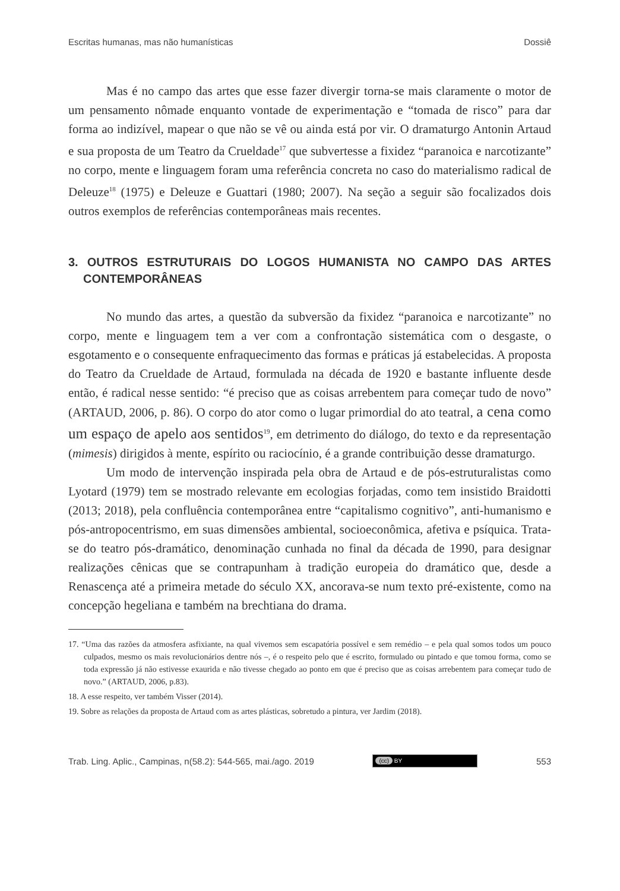Escritas humanas, mas não humanísticas Dossiê
Mas é no campo das artes que esse fazer divergir torna-se mais claramente o motor de um pensamento nômade enquanto vontade de experimentação e “tomada de risco” para dar forma ao indizível, mapear o que não se vê ou ainda está por vir. O dramaturgo Antonin Artaud e sua proposta de um Teatro da Crueldade<sup>17</sup> que subvertesse a fixidez “paranoica e narcotizante” no corpo, mente e linguagem foram uma referência concreta no caso do materialismo radical de Deleuze<sup>18</sup> (1975) e Deleuze e Guattari (1980; 2007). Na seção a seguir são focalizados dois outros exemplos de referências contemporâneas mais recentes.
3. OUTROS ESTRUTURAIS DO LOGOS HUMANISTA NO CAMPO DAS ARTES CONTEMPORÂNEAS
No mundo das artes, a questão da subversão da fixidez “paranoica e narcotizante” no corpo, mente e linguagem tem a ver com a confrontação sistemática com o desgaste, o esgotamento e o consequente enfraquecimento das formas e práticas já estabelecidas. A proposta do Teatro da Crueldade de Artaud, formulada na década de 1920 e bastante influente desde então, é radical nesse sentido: “é preciso que as coisas arrebentem para começar tudo de novo” (ARTAUD, 2006, p. 86). O corpo do ator como o lugar primordial do ato teatral, a cena como um espaço de apelo aos sentidos<sup>19</sup>, em detrimento do diálogo, do texto e da representação (mimesis) dirigidos à mente, espírito ou raciocínio, é a grande contribuição desse dramaturgo.
Um modo de intervenção inspirada pela obra de Artaud e de pós-estruturalistas como Lyotard (1979) tem se mostrado relevante em ecologias forjadas, como tem insistido Braidotti (2013; 2018), pela confluência contemporânea entre “capitalismo cognitivo”, anti-humanismo e pós-antropocentrismo, em suas dimensões ambiental, socioeconômica, afetiva e psíquica. Trata-se do teatro pós-dramático, denominação cunhada no final da década de 1990, para designar realizações cênicas que se contrapunham à tradição europeia do dramático que, desde a Renascença até a primeira metade do século XX, ancorava-se num texto pré-existente, como na concepção hegeliana e também na brechtiana do drama.
17. “Uma das razões da atmosfera asfixiante, na qual vivemos sem escapatória possível e sem remédio – e pela qual somos todos um pouco culpados, mesmo os mais revolucionários dentre nós –, é o respeito pelo que é escrito, formulado ou pintado e que tomou forma, como se toda expressão já não estivesse exaurida e não tivesse chegado ao ponto em que é preciso que as coisas arrebentem para começar tudo de novo.” (ARTAUD, 2006, p.83).
18. A esse respeito, ver também Visser (2014).
19. Sobre as relações da proposta de Artaud com as artes plásticas, sobretudo a pintura, ver Jardim (2018).
Trab. Ling. Aplic., Campinas, n(58.2): 544-565, mai./ago. 2019 (cc) BY 553